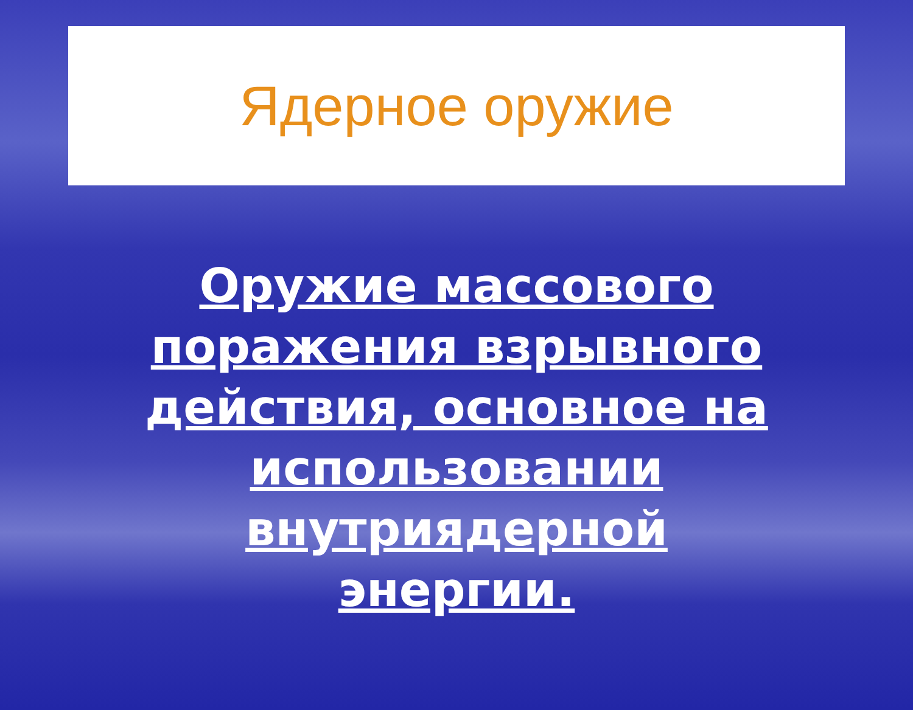Ядерное оружие
Оружие массового поражения взрывного действия, основное на использовании внутриядерной энергии.